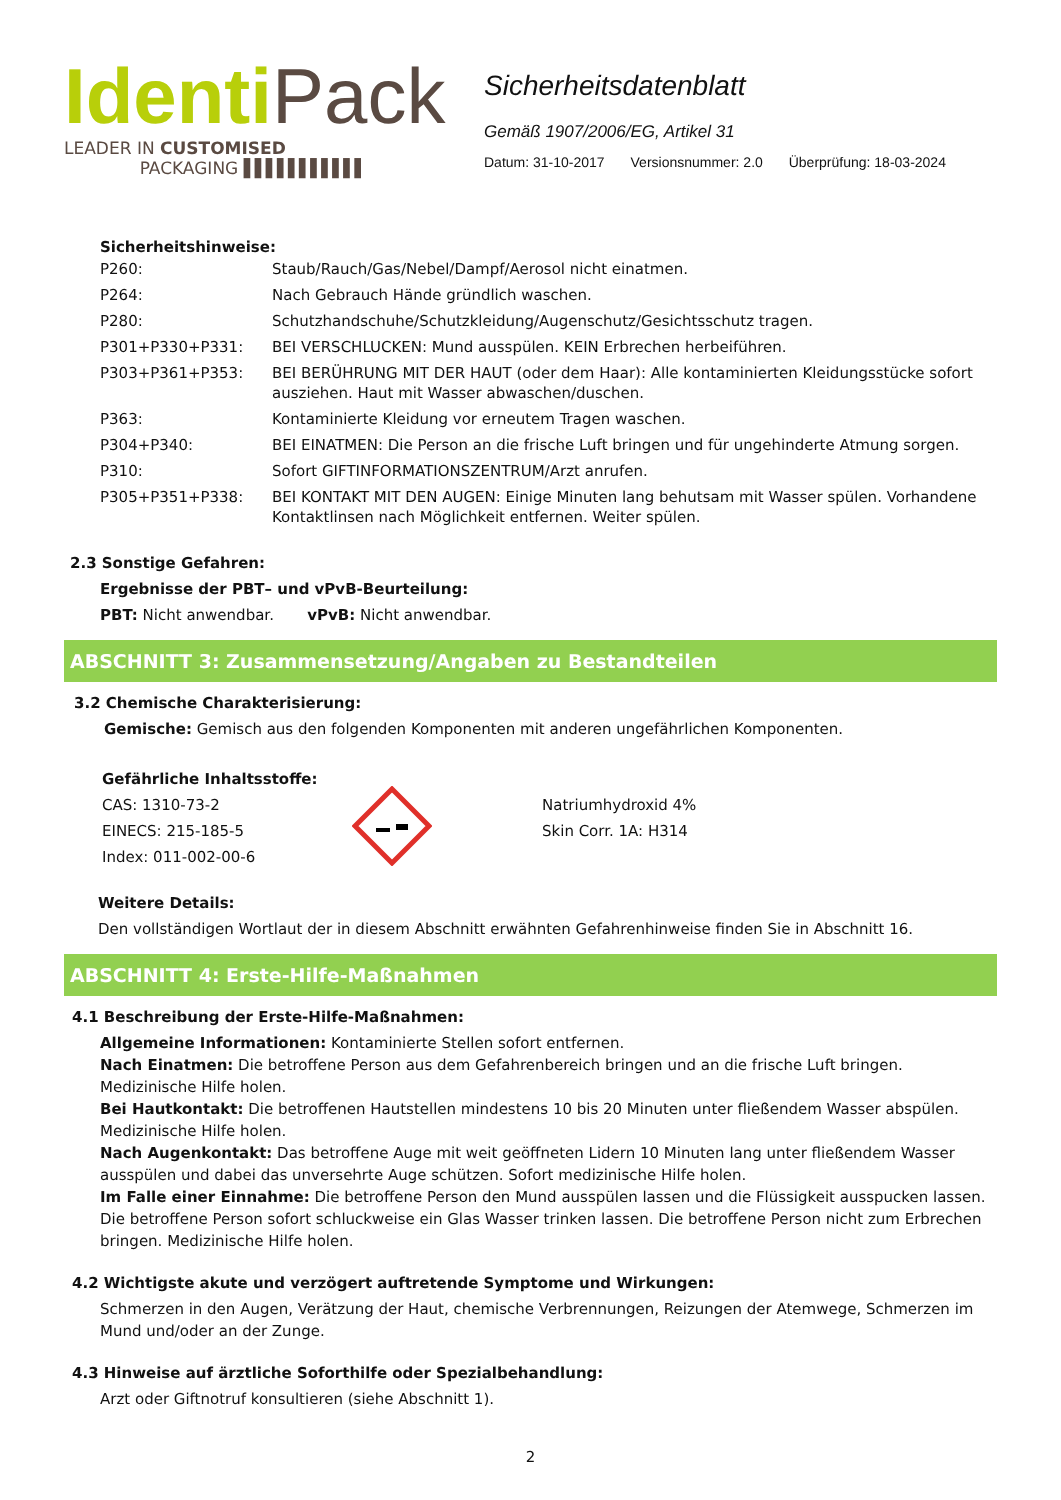Identi Pack
LEADER IN CUSTOMISED
PACKAGING ▌▌▌▌▌▌▌▌▌▌▌
Sicherheitsdatenblatt
Gemäß 1907/2006/EG, Artikel 31
Datum: 31-10-2017 Versionsnummer: 2.0 Überprüfung: 18-03-2024
Sicherheitshinweise:
| P260: | Staub/Rauch/Gas/Nebel/Dampf/Aerosol nicht einatmen. |
| P264: | Nach Gebrauch Hände gründlich waschen. |
| P280: | Schutzhandschuhe/Schutzkleidung/Augenschutz/Gesichtsschutz tragen. |
| P301+P330+P331: | BEI VERSCHLUCKEN: Mund ausspülen. KEIN Erbrechen herbeiführen. |
| P303+P361+P353: | BEI BERÜHRUNG MIT DER HAUT (oder dem Haar): Alle kontaminierten Kleidungsstücke sofort ausziehen. Haut mit Wasser abwaschen/duschen. |
| P363: | Kontaminierte Kleidung vor erneutem Tragen waschen. |
| P304+P340: | BEI EINATMEN: Die Person an die frische Luft bringen und für ungehinderte Atmung sorgen. |
| P310: | Sofort GIFTINFORMATIONSZENTRUM/Arzt anrufen. |
| P305+P351+P338: | BEI KONTAKT MIT DEN AUGEN: Einige Minuten lang behutsam mit Wasser spülen. Vorhandene Kontaktlinsen nach Möglichkeit entfernen. Weiter spülen. |
2.3 Sonstige Gefahren:
Ergebnisse der PBT– und vPvB-Beurteilung:
PBT: Nicht anwendbar. vPvB: Nicht anwendbar.
ABSCHNITT 3: Zusammensetzung/Angaben zu Bestandteilen
3.2 Chemische Charakterisierung:
Gemische: Gemisch aus den folgenden Komponenten mit anderen ungefährlichen Komponenten.
Gefährliche Inhaltsstoffe:
CAS: 1310-73-2
EINECS: 215-185-5
Index: 011-002-00-6
Natriumhydroxid 4%
Skin Corr. 1A: H314
Weitere Details:
Den vollständigen Wortlaut der in diesem Abschnitt erwähnten Gefahrenhinweise finden Sie in Abschnitt 16.
ABSCHNITT 4: Erste-Hilfe-Maßnahmen
4.1 Beschreibung der Erste-Hilfe-Maßnahmen:
Allgemeine Informationen: Kontaminierte Stellen sofort entfernen.
Nach Einatmen: Die betroffene Person aus dem Gefahrenbereich bringen und an die frische Luft bringen. Medizinische Hilfe holen.
Bei Hautkontakt: Die betroffenen Hautstellen mindestens 10 bis 20 Minuten unter fließendem Wasser abspülen. Medizinische Hilfe holen.
Nach Augenkontakt: Das betroffene Auge mit weit geöffneten Lidern 10 Minuten lang unter fließendem Wasser ausspülen und dabei das unversehrte Auge schützen. Sofort medizinische Hilfe holen.
Im Falle einer Einnahme: Die betroffene Person den Mund ausspülen lassen und die Flüssigkeit ausspucken lassen. Die betroffene Person sofort schluckweise ein Glas Wasser trinken lassen. Die betroffene Person nicht zum Erbrechen bringen. Medizinische Hilfe holen.
4.2 Wichtigste akute und verzögert auftretende Symptome und Wirkungen:
Schmerzen in den Augen, Verätzung der Haut, chemische Verbrennungen, Reizungen der Atemwege, Schmerzen im Mund und/oder an der Zunge.
4.3 Hinweise auf ärztliche Soforthilfe oder Spezialbehandlung:
Arzt oder Giftnotruf konsultieren (siehe Abschnitt 1).
2